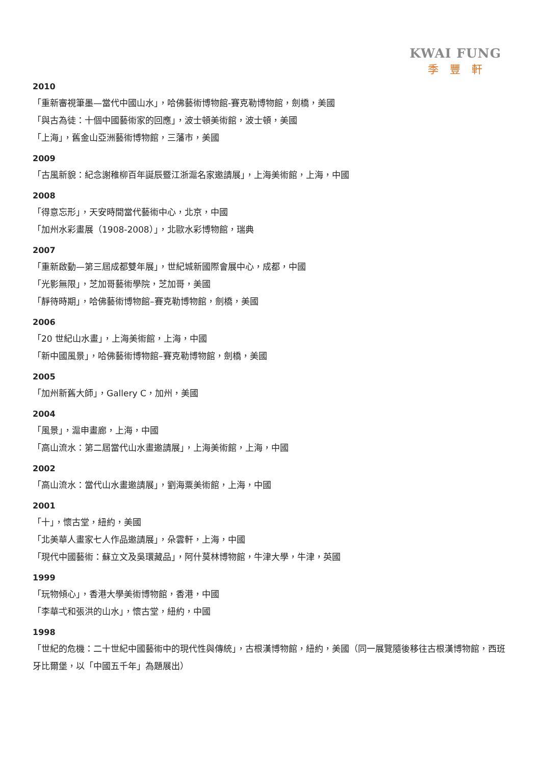KWAI FUNG
季豐軒
2010
「重新審視筆墨—當代中國山水」，哈佛藝術博物館-賽克勒博物館，劍橋，美國
「與古為徒：十個中國藝術家的回應」，波士頓美術館，波士頓，美國
「上海」，舊金山亞洲藝術博物館，三藩市，美國
2009
「古風新貌：紀念謝稚柳百年誕辰暨江浙滬名家邀請展」，上海美術館，上海，中國
2008
「得意忘形」，天安時間當代藝術中心，北京，中國
「加州水彩畫展（1908-2008）」，北歐水彩博物館，瑞典
2007
「重新啟動—第三屆成都雙年展」，世紀城新國際會展中心，成都，中國
「光影無限」，芝加哥藝術學院，芝加哥，美國
「靜待時期」，哈佛藝術博物館–賽克勒博物館，劍橋，美國
2006
「20 世紀山水畫」，上海美術館，上海，中國
「新中國風景」，哈佛藝術博物館–賽克勒博物館，劍橋，美國
2005
「加州新舊大師」，Gallery C，加州，美國
2004
「風景」，滬申畫廊，上海，中國
「高山流水：第二屆當代山水畫邀請展」，上海美術館，上海，中國
2002
「高山流水：當代山水畫邀請展」，劉海粟美術館，上海，中國
2001
「十」，懷古堂，紐約，美國
「北美華人畫家七人作品邀請展」，朵雲軒，上海，中國
「現代中國藝術：蘇立文及吳環藏品」，阿什莫林博物館，牛津大學，牛津，英國
1999
「玩物傾心」，香港大學美術博物館，香港，中國
「李華弌和張洪的山水」，懷古堂，紐約，中國
1998
「世紀的危機：二十世紀中國藝術中的現代性與傳統」，古根漢博物館，紐約，美國（同一展覽隨後移往古根漢博物館，西班牙比爾堡，以「中國五千年」為題展出）